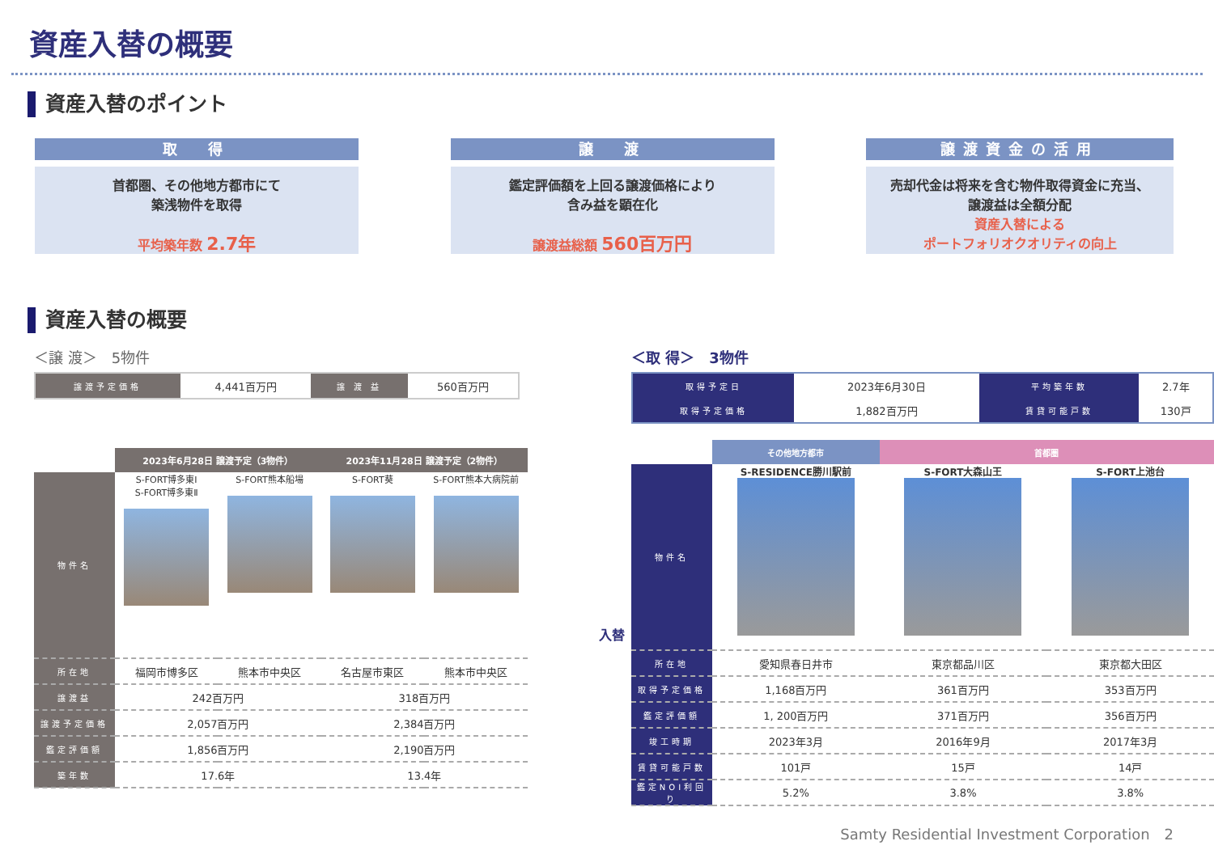資産入替の概要
資産入替のポイント
取　得
首都圏、その他地方都市にて
築浅物件を取得
平均築年数 2.7年
譲　渡
鑑定評価額を上回る譲渡価格により
含み益を顕在化
譲渡益総額 560百万円
譲渡資金の活用
売却代金は将来を含む物件取得資金に充当、
譲渡益は全額分配
資産入替による
ポートフォリオクオリティの向上
資産入替の概要
＜譲 渡＞　5物件
| 譲渡予定価格 | 4,441百万円 | 譲 渡 益 | 560百万円 |
| | 2023年6月28日 譲渡予定（3物件） | | 2023年11月28日 譲渡予定（2物件） | |
| --- | --- | --- | --- | --- |
| 物件名 | S-FORT博多東Ⅰ S-FORT博多東Ⅱ | S-FORT熊本船場 | S-FORT葵 | S-FORT熊本大病院前 |
| 所在地 | 福岡市博多区 | 熊本市中央区 | 名古屋市東区 | 熊本市中央区 |
| 譲渡益 | 242百万円 | | 318百万円 | |
| 譲渡予定価格 | 2,057百万円 | | 2,384百万円 | |
| 鑑定評価額 | 1,856百万円 | | 2,190百万円 | |
| 築年数 | 17.6年 | | 13.4年 | |
入替
＜取 得＞　3物件
| 取得予定日 | 2023年6月30日 | 平均築年数 | 2.7年 |
| 取得予定価格 | 1,882百万円 | 賃貸可能戸数 | 130戸 |
| | その他地方都市 | 首都圏 | |
| --- | --- | --- | --- |
| 物件名 | S-RESIDENCE勝川駅前 | S-FORT大森山王 | S-FORT上池台 |
| 所在地 | 愛知県春日井市 | 東京都品川区 | 東京都大田区 |
| 取得予定価格 | 1,168百万円 | 361百万円 | 353百万円 |
| 鑑定評価額 | 1, 200百万円 | 371百万円 | 356百万円 |
| 竣工時期 | 2023年3月 | 2016年9月 | 2017年3月 |
| 賃貸可能戸数 | 101戸 | 15戸 | 14戸 |
| 鑑定NOI利回り | 5.2% | 3.8% | 3.8% |
Samty Residential Investment Corporation　2